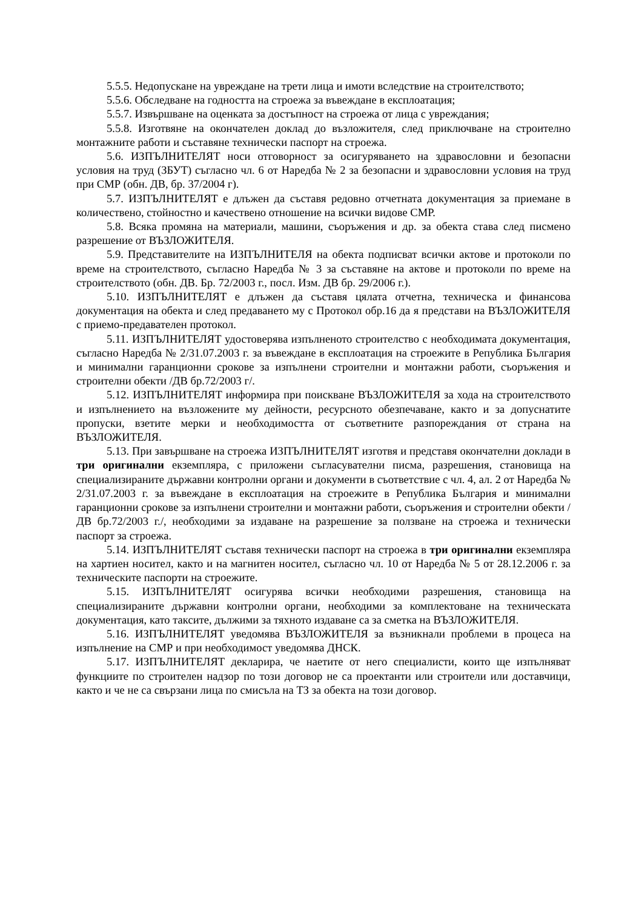5.5.5. Недопускане на увреждане на трети лица и имоти вследствие на строителството;
5.5.6. Обследване на годността на строежа за въвеждане в експлоатация;
5.5.7. Извършване на оценката за достъпност на строежа от лица с увреждания;
5.5.8. Изготвяне на окончателен доклад до възложителя, след приключване на строително монтажните работи и съставяне технически паспорт на строежа.
5.6. ИЗПЪЛНИТЕЛЯТ носи отговорност за осигуряването на здравословни и безопасни условия на труд (ЗБУТ) съгласно чл. 6 от Наредба № 2 за безопасни и здравословни условия на труд при СМР (обн. ДВ, бр. 37/2004 г).
5.7. ИЗПЪЛНИТЕЛЯТ е длъжен да съставя редовно отчетната документация за приемане в количествено, стойностно и качествено отношение на всички видове СМР.
5.8. Всяка промяна на материали, машини, съоръжения и др. за обекта става след писмено разрешение от ВЪЗЛОЖИТЕЛЯ.
5.9. Представителите на ИЗПЪЛНИТЕЛЯ на обекта подписват всички актове и протоколи по време на строителството, съгласно Наредба № 3 за съставяне на актове и протоколи по време на строителството (обн. ДВ. Бр. 72/2003 г., посл. Изм. ДВ бр. 29/2006 г.).
5.10. ИЗПЪЛНИТЕЛЯТ е длъжен да съставя цялата отчетна, техническа и финансова документация на обекта и след предаването му с Протокол обр.16 да я представи на ВЪЗЛОЖИТЕЛЯ с приемо-предавателен протокол.
5.11. ИЗПЪЛНИТЕЛЯТ удостоверява изпълненото строителство с необходимата документация, съгласно Наредба № 2/31.07.2003 г. за въвеждане в експлоатация на строежите в Република България и минимални гаранционни срокове за изпълнени строителни и монтажни работи, съоръжения и строителни обекти /ДВ бр.72/2003 г/.
5.12. ИЗПЪЛНИТЕЛЯТ информира при поискване ВЪЗЛОЖИТЕЛЯ за хода на строителството и изпълнението на възложените му дейности, ресурсното обезпечаване, както и за допуснатите пропуски, взетите мерки и необходимостта от съответните разпореждания от страна на ВЪЗЛОЖИТЕЛЯ.
5.13. При завършване на строежа ИЗПЪЛНИТЕЛЯТ изготвя и представя окончателни доклади в три оригинални екземпляра, с приложени съгласувателни писма, разрешения, становища на специализираните държавни контролни органи и документи в съответствие с чл. 4, ал. 2 от Наредба № 2/31.07.2003 г. за въвеждане в експлоатация на строежите в Република България и минимални гаранционни срокове за изпълнени строителни и монтажни работи, съоръжения и строителни обекти /ДВ бр.72/2003 г./, необходими за издаване на разрешение за ползване на строежа и технически паспорт за строежа.
5.14. ИЗПЪЛНИТЕЛЯТ съставя технически паспорт на строежа в три оригинални екземпляра на хартиен носител, както и на магнитен носител, съгласно чл. 10 от Наредба № 5 от 28.12.2006 г. за техническите паспорти на строежите.
5.15. ИЗПЪЛНИТЕЛЯТ осигурява всички необходими разрешения, становища на специализираните държавни контролни органи, необходими за комплектоване на техническата документация, като таксите, дължими за тяхното издаване са за сметка на ВЪЗЛОЖИТЕЛЯ.
5.16. ИЗПЪЛНИТЕЛЯТ уведомява ВЪЗЛОЖИТЕЛЯ за възникнали проблеми в процеса на изпълнение на СМР и при необходимост уведомява ДНСК.
5.17. ИЗПЪЛНИТЕЛЯТ декларира, че наетите от него специалисти, които ще изпълняват функциите по строителен надзор по този договор не са проектанти или строители или доставчици, както и че не са свързани лица по смисъла на ТЗ за обекта на този договор.